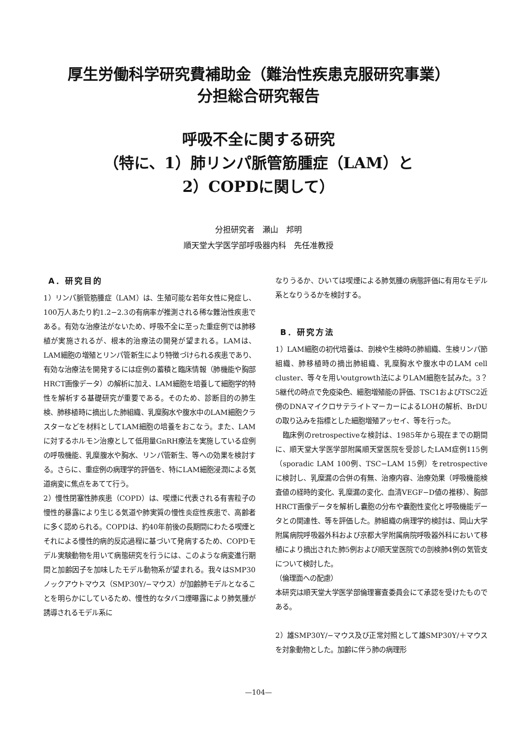厚生労働科学研究費補助金（難治性疾患克服研究事業）
分担総合研究報告
呼吸不全に関する研究
（特に、1）肺リンパ脈管筋腫症（LAM）と
2）COPDに関して）
分担研究者　瀬山　邦明
順天堂大学医学部呼吸器内科　先任准教授
A．研究目的
1）リンパ脈管筋腫症（LAM）は、生殖可能な若年女性に発症し、100万人あたり約1.2−2.3の有病率が推測される稀な難治性疾患である。有効な治療法がないため、呼吸不全に至った重症例では肺移植が実施されるが、根本的治療法の開発が望まれる。LAMは、LAM細胞の増殖とリンパ管新生により特徴づけられる疾患であり、有効な治療法を開発するには症例の蓄積と臨床情報（肺機能や胸部HRCT画像データ）の解析に加え、LAM細胞を培養して細胞学的特性を解析する基礎研究が重要である。そのため、診断目的の肺生検、肺移植時に摘出した肺組織、乳糜胸水や腹水中のLAM細胞クラスターなどを材料としてLAM細胞の培養をおこなう。また、LAMに対するホルモン治療として低用量GnRH療法を実施している症例の呼吸機能、乳糜腹水や胸水、リンパ管新生、等への効果を検討する。さらに、重症例の病理学的評価を、特にLAM細胞浸潤による気道病変に焦点をあてて行う。
2）慢性閉塞性肺疾患（COPD）は、喫煙に代表される有害粒子の慢性的暴露により生じる気道や肺実質の慢性炎症性疾患で、高齢者に多く認められる。COPDは、約40年前後の長期間にわたる喫煙とそれによる慢性的病的反応過程に基づいて発病するため、COPDモデル実験動物を用いて病態研究を行うには、このような病変進行期間と加齢因子を加味したモデル動物系が望まれる。我々はSMP30ノックアウトマウス（SMP30Y/−マウス）が加齢肺モデルとなることを明らかにしているため、慢性的なタバコ煙曝露により肺気腫が誘導されるモデル系に
なりうるか、ひいては喫煙による肺気腫の病態評価に有用なモデル系となりうるかを検討する。
B．研究方法
1）LAM細胞の初代培養は、剖検や生検時の肺組織、生検リンパ節組織、肺移植時の摘出肺組織、乳糜胸水や腹水中のLAM cell cluster、等々を用いoutgrowth法によりLAM細胞を試みた。3？5継代の時点で免疫染色、細胞増殖能の評価、TSC1およびTSC2近傍のDNAマイクロサテライトマーカーによるLOHの解析、BrDUの取り込みを指標とした細胞増殖アッセイ、等を行った。
　臨床例のretrospectiveな検討は、1985年から現在までの期間に、順天堂大学医学部附属順天堂医院を受診したLAM症例115例（sporadic LAM 100例、TSC−LAM 15例）をretrospectiveに検討し、乳糜漏の合併の有無、治療内容、治療効果（呼吸機能検査値の経時的変化、乳糜漏の変化、血清VEGF−D値の推移）、胸部HRCT画像データを解析し嚢胞の分布や嚢胞性変化と呼吸機能データとの関連性、等を評価した。肺組織の病理学的検討は、岡山大学附属病院呼吸器外科および京都大学附属病院呼吸器外科において移植により摘出された肺5例および順天堂医院での剖検肺4例の気管支について検討した。
（倫理面への配慮）
本研究は順天堂大学医学部倫理審査委員会にて承認を受けたものである。
2）雄SMP30Y/−マウス及び正常対照として雄SMP30Y/＋マウスを対象動物とした。加齢に伴う肺の病理形
—104—